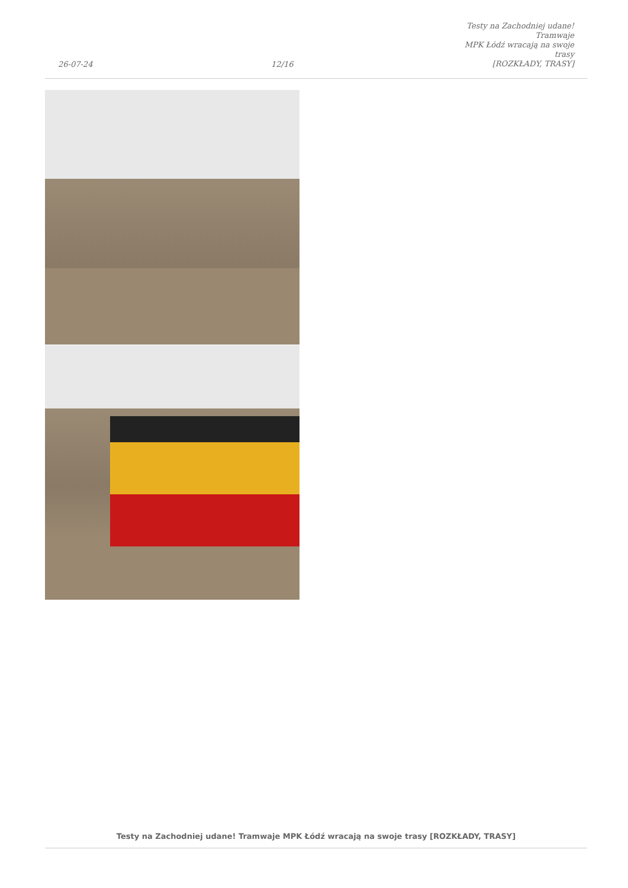26-07-24
12/16
Testy na Zachodniej udane! Tramwaje
MPK Łódź wracają na swoje trasy
[ROZKŁADY, TRASY]
Testy na Zachodniej udane! Tramwaje MPK Łódź wracają na swoje trasy [ROZKŁADY, TRASY]